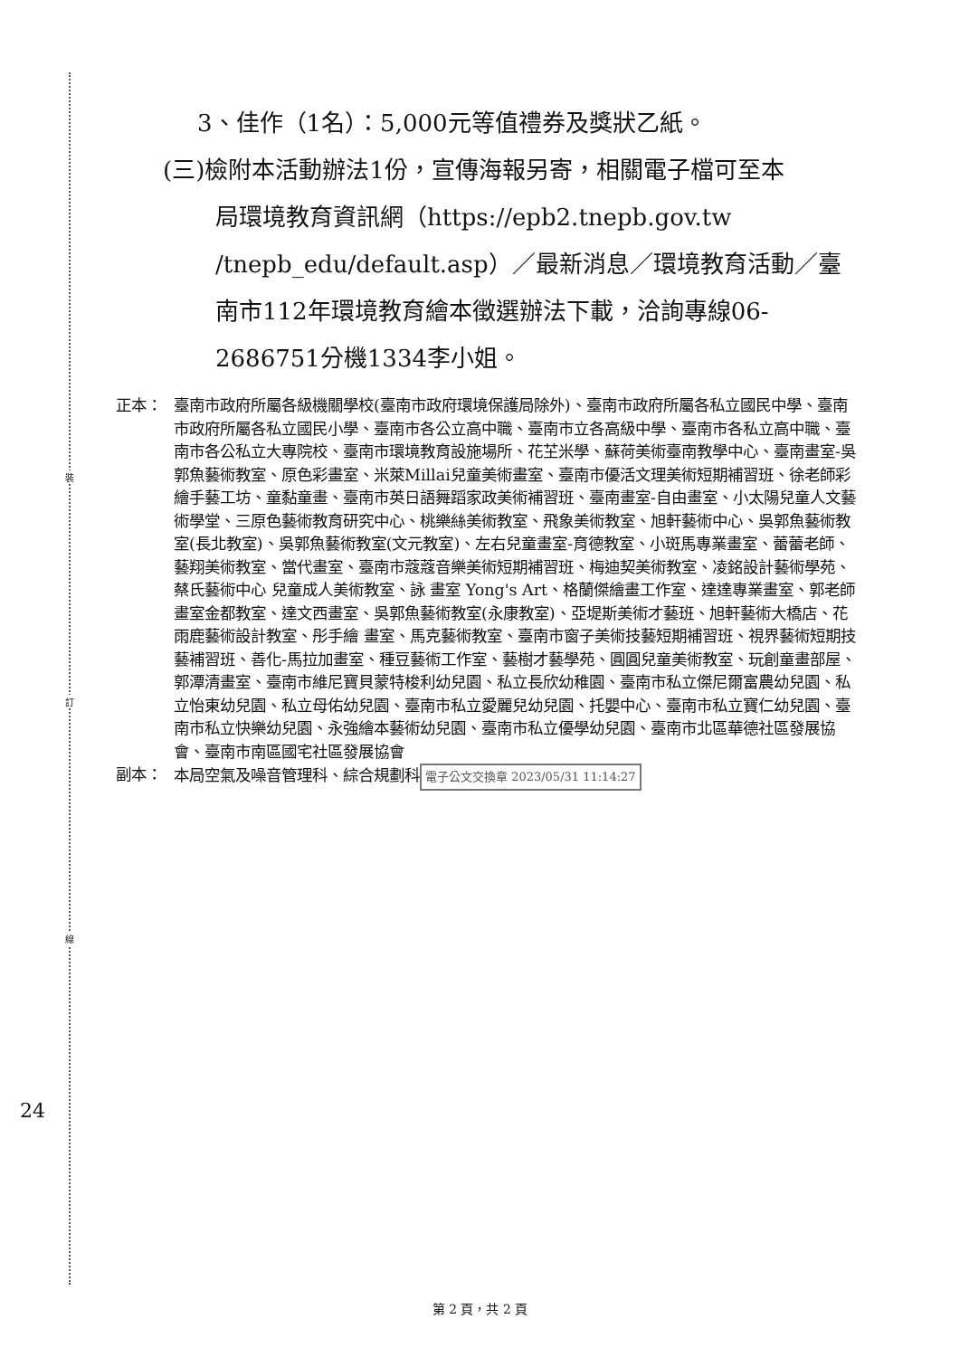裝
訂
線
3、佳作（1名）：5,000元等值禮券及獎狀乙紙。
(三)檢附本活動辦法1份，宣傳海報另寄，相關電子檔可至本
局環境教育資訊網（https://epb2.tnepb.gov.tw /tnepb_edu/default.asp）／最新消息／環境教育活動／臺南市112年環境教育繪本徵選辦法下載，洽詢專線06-2686751分機1334李小姐。
正本： 臺南市政府所屬各級機關學校(臺南市政府環境保護局除外)、臺南市政府所屬各私立國民中學、臺南市政府所屬各私立國民小學、臺南市各公立高中職、臺南市立各高級中學、臺南市各私立高中職、臺南市各公私立大專院校、臺南市環境教育設施場所、花芏米學、蘇荷美術臺南教學中心、臺南畫室-吳郭魚藝術教室、原色彩畫室、米萊Millai兒童美術畫室、臺南市優活文理美術短期補習班、徐老師彩繪手藝工坊、童黏童畫、臺南市英日語舞蹈家政美術補習班、臺南畫室-自由畫室、小太陽兒童人文藝術學堂、三原色藝術教育研究中心、桃樂絲美術教室、飛象美術教室、旭軒藝術中心、吳郭魚藝術教室(長北教室)、吳郭魚藝術教室(文元教室)、左右兒童畫室-育德教室、小斑馬專業畫室、蕾蕾老師、藝翔美術教室、當代畫室、臺南市蔻蔻音樂美術短期補習班、梅迪契美術教室、凌銘設計藝術學苑、蔡氏藝術中心 兒童成人美術教室、詠 畫室 Yong's Art、格蘭傑繪畫工作室、達達專業畫室、郭老師畫室金都教室、達文西畫室、吳郭魚藝術教室(永康教室)、亞堤斯美術才藝班、旭軒藝術大橋店、花雨鹿藝術設計教室、彤手繪 畫室、馬克藝術教室、臺南市窗子美術技藝短期補習班、視界藝術短期技藝補習班、善化-馬拉加畫室、種豆藝術工作室、藝樹才藝學苑、圓圓兒童美術教室、玩創童畫部屋、郭潭清畫室、臺南市維尼寶貝蒙特梭利幼兒園、私立長欣幼稚園、臺南市私立傑尼爾富農幼兒園、私立怡東幼兒園、私立母佑幼兒園、臺南市私立愛麗兒幼兒園、托嬰中心、臺南市私立寶仁幼兒園、臺南市私立快樂幼兒園、永強繪本藝術幼兒園、臺南市私立優學幼兒園、臺南市北區華德社區發展協會、臺南市南區國宅社區發展協會
副本： 本局空氣及噪音管理科、綜合規劃科 電子公文交換章 2023/05/31 11:14:27
24
第 2 頁，共 2 頁